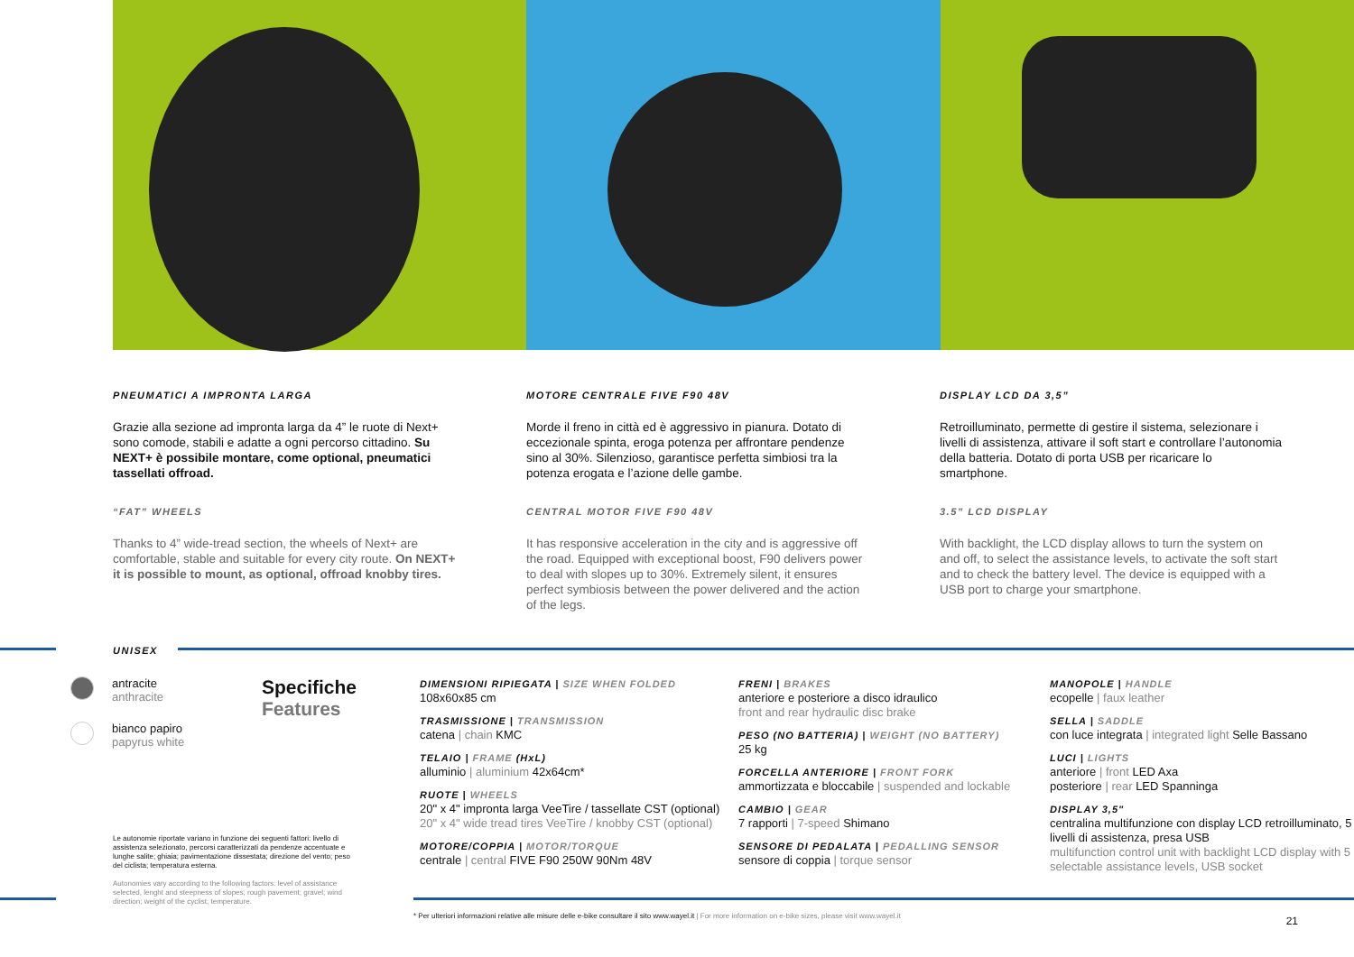PNEUMATICI A IMPRONTA LARGA
Grazie alla sezione ad impronta larga da 4” le ruote di Next+ sono comode, stabili e adatte a ogni percorso cittadino. Su NEXT+ è possibile montare, come optional, pneumatici tassellati offroad.
“FAT” WHEELS
Thanks to 4” wide-tread section, the wheels of Next+ are comfortable, stable and suitable for every city route. On NEXT+ it is possible to mount, as optional, offroad knobby tires.
MOTORE CENTRALE FIVE F90 48V
Morde il freno in città ed è aggressivo in pianura. Dotato di eccezionale spinta, eroga potenza per affrontare pendenze sino al 30%. Silenzioso, garantisce perfetta simbiosi tra la potenza erogata e l’azione delle gambe.
CENTRAL MOTOR FIVE F90 48V
It has responsive acceleration in the city and is aggressive off the road. Equipped with exceptional boost, F90 delivers power to deal with slopes up to 30%. Extremely silent, it ensures perfect symbiosis between the power delivered and the action of the legs.
DISPLAY LCD DA 3,5”
Retroilluminato, permette di gestire il sistema, selezionare i livelli di assistenza, attivare il soft start e controllare l’autonomia della batteria. Dotato di porta USB per ricaricare lo smartphone.
3.5” LCD DISPLAY
With backlight, the LCD display allows to turn the system on and off, to select the assistance levels, to activate the soft start and to check the battery level. The device is equipped with a USB port to charge your smartphone.
UNISEX
antracite
anthracite
bianco papiro
papyrus white
Specifiche
Features
DIMENSIONI RIPIEGATA | SIZE WHEN FOLDED
108x60x85 cm
TRASMISSIONE | TRANSMISSION
catena | chain KMC
TELAIO | FRAME (HxL)
alluminio | aluminium 42x64cm*
RUOTE | WHEELS
20" x 4" impronta larga VeeTire / tassellate CST (optional)
20" x 4" wide tread tires VeeTire / knobby CST (optional)
MOTORE/COPPIA | MOTOR/TORQUE
centrale | central FIVE F90 250W 90Nm 48V
FRENI | BRAKES
anteriore e posteriore a disco idraulico
front and rear hydraulic disc brake
PESO (NO BATTERIA) | WEIGHT (NO BATTERY)
25 kg
FORCELLA ANTERIORE | FRONT FORK
ammortizzata e bloccabile | suspended and lockable
CAMBIO | GEAR
7 rapporti | 7-speed Shimano
SENSORE DI PEDALATA | PEDALLING SENSOR
sensore di coppia | torque sensor
MANOPOLE | HANDLE
ecopelle | faux leather
SELLA | SADDLE
con luce integrata | integrated light Selle Bassano
LUCI | LIGHTS
anteriore | front LED Axa
posteriore | rear LED Spanninga
DISPLAY 3,5"
centralina multifunzione con display LCD retroilluminato, 5 livelli di assistenza, presa USB
multifunction control unit with backlight LCD display with 5 selectable assistance levels, USB socket
Le autonomie riportate variano in funzione dei seguenti fattori: livello di assistenza selezionato, percorsi caratterizzati da pendenze accentuate e lunghe salite; ghiaia; pavimentazione dissestata; direzione del vento; peso del ciclista; temperatura esterna.
Autonomies vary according to the following factors: level of assistance selected, lenght and steepness of slopes; rough pavement; gravel; wind direction; weight of the cyclist; temperature.
* Per ulteriori informazioni relative alle misure delle e-bike consultare il sito www.wayel.it | For more information on e-bike sizes, please visit www.wayel.it
21